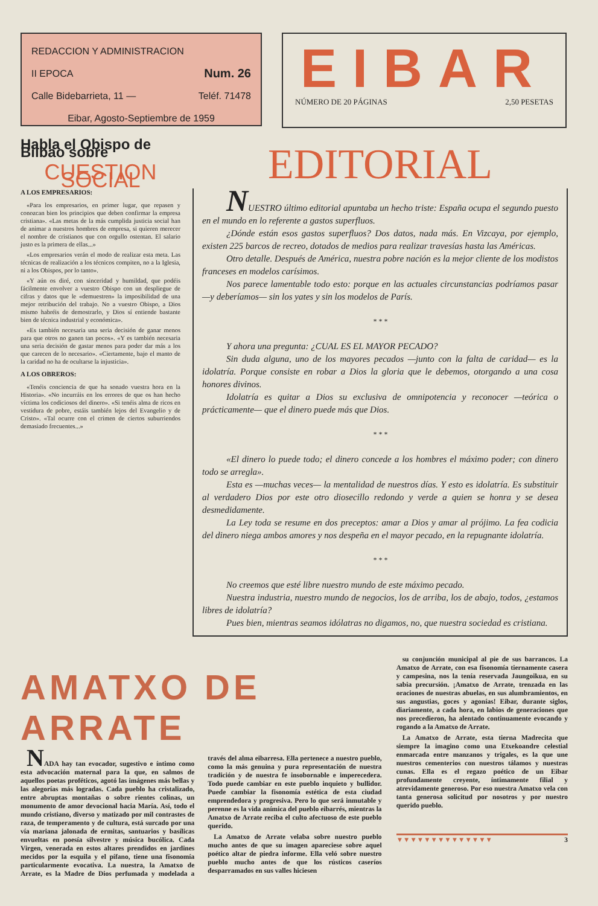REDACCION Y ADMINISTRACION
II EPOCA Num. 26
Calle Bidebarrieta, 11 — Teléf. 71478
Eibar, Agosto-Septiembre de 1959
EIBAR
NÚMERO DE 20 PÁGINAS 2,50 PESETAS
Habla el Obispo de Bilbao sobre
CUESTION SOCIAL
A LOS EMPRESARIOS:
«Para los empresarios, en primer lugar, que repasen y conozcan bien los principios que deben confirmar la empresa cristiana». «Las metas de la más cumplida justicia social han de animar a nuestros hombres de empresa, si quieren merecer el nombre de cristianos que con orgullo ostentan. El salario justo es la primera de ellas...»
«Los empresarios verán el modo de realizar esta meta. Las técnicas de realización a los técnicos compiten, no a la Iglesia, ni a los Obispos, por lo tanto».
«Y aún os diré, con sinceridad y humildad, que podéis fácilmente envolver a vuestro Obispo con un despliegue de cifras y datos que le «demuestren» la imposibilidad de una mejor retribución del trabajo. No a vuestro Obispo, a Dios mismo habréis de demostrarlo, y Dios sí entiende bastante bien de técnica industrial y económica».
«Es también necesaria una seria decisión de ganar menos para que otros no ganen tan pocos». «Y es también necesaria una seria decisión de gastar menos para poder dar más a los que carecen de lo necesario». «Ciertamente, bajo el manto de la caridad no ha de ocultarse la injusticia».
A LOS OBREROS:
«Tenéis conciencia de que ha sonado vuestra hora en la Historia». «No incurráis en los errores de que os han hecho víctima los codiciosos del dinero». «Si tenéis alma de ricos en vestidura de pobre, estáis también lejos del Evangelio y de Cristo». «Tal ocurre con el crimen de ciertos suburriendos demasiado frecuentes...»
EDITORIAL
NUESTRO último editorial apuntaba un hecho triste: España ocupa el segundo puesto en el mundo en lo referente a gastos superfluos.
¿Dónde están esos gastos superfluos? Dos datos, nada más. En Vizcaya, por ejemplo, existen 225 barcos de recreo, dotados de medios para realizar travesías hasta las Américas.
Otro detalle. Después de América, nuestra pobre nación es la mejor cliente de los modistos franceses en modelos carísimos.
Nos parece lamentable todo esto: porque en las actuales circunstancias podríamos pasar —y deberíamos— sin los yates y sin los modelos de París.
* * *
Y ahora una pregunta: ¿CUAL ES EL MAYOR PECADO?
Sin duda alguna, uno de los mayores pecados —junto con la falta de caridad— es la idolatría. Porque consiste en robar a Dios la gloria que le debemos, otorgando a una cosa honores divinos.
Idolatría es quitar a Dios su exclusiva de omnipotencia y reconocer —teórica o prácticamente— que el dinero puede más que Dios.
* * *
«El dinero lo puede todo; el dinero concede a los hombres el máximo poder; con dinero todo se arregla».
Esta es —muchas veces— la mentalidad de nuestros días. Y esto es idolatría. Es substituir al verdadero Dios por este otro diosecillo redondo y verde a quien se honra y se desea desmedidamente.
La Ley toda se resume en dos preceptos: amar a Dios y amar al prójimo. La fea codicia del dinero niega ambos amores y nos despeña en el mayor pecado, en la repugnante idolatría.
* * *
No creemos que esté libre nuestro mundo de este máximo pecado.
Nuestra industria, nuestro mundo de negocios, los de arriba, los de abajo, todos, ¿estamos libres de idolatría?
Pues bien, mientras seamos idólatras no digamos, no, que nuestra sociedad es cristiana.
AMATXO DE ARRATE
NADA hay tan evocador, sugestivo e íntimo como esta advocación maternal para la que, en salmos de aquellos poetas proféticos, agotó las imágenes más bellas y las alegorías más logradas. Cada pueblo ha cristalizado, entre abruptas montañas o sobre rientes colinas, un monumento de amor devocional hacia María. Así, todo el mundo cristiano, diverso y matizado por mil contrastes de raza, de temperamento y de cultura, está surcado por una vía mariana jalonada de ermitas, santuarios y basílicas envueltas en poesía silvestre y música bucólica. Cada Virgen, venerada en estos altares prendidos en jardines mecidos por la esquila y el pífano, tiene una fisonomía particularmente evocativa. La nuestra, la Amatxo de Arrate, es la Madre de Dios perfumada y modelada a través del alma eibarresa. Ella pertenece a nuestro pueblo, como la más genuina y pura representación de nuestra tradición y de nuestra fe insobornable e imperecedera. Todo puede cambiar en este pueblo inquieto y bullidor. Puede cambiar la fisonomía estética de esta ciudad emprendedora y progresiva. Pero lo que será inmutable y perenne es la vida anímica del pueblo eibarrés, mientras la Amatxo de Arrate reciba el culto afectuoso de este pueblo querido.
La Amatxo de Arrate velaba sobre nuestro pueblo mucho antes de que su imagen apareciese sobre aquel poético altar de piedra informe. Ella veló sobre nuestro pueblo mucho antes de que los rústicos caseríos desparramados en sus valles hiciesen
su conjunción municipal al pie de sus barrancos. La Amatxo de Arrate, con esa fisonomía tiernamente casera y campesina, nos la tenía reservada Jaungoikua, en su sabia precursión. ¡Amatxo de Arrate, trenzada en las oraciones de nuestras abuelas, en sus alumbramientos, en sus angustias, goces y agonías! Eibar, durante siglos, diariamente, a cada hora, en labios de generaciones que nos precedieron, ha alentado continuamente evocando y rogando a la Amatxo de Arrate.
La Amatxo de Arrate, esta tierna Madrecita que siempre la imagino como una Etxekoandre celestial enmarcada entre manzanos y trigales, es la que une nuestros cementerios con nuestros tálamos y nuestras cunas. Ella es el regazo poético de un Eibar profundamente creyente, íntimamente filial y atrevidamente generoso. Por eso nuestra Amatxo vela con tanta generosa solicitud por nosotros y por nuestro querido pueblo.
▼▼▼▼▼▼▼▼▼▼▼▼▼▼ 3